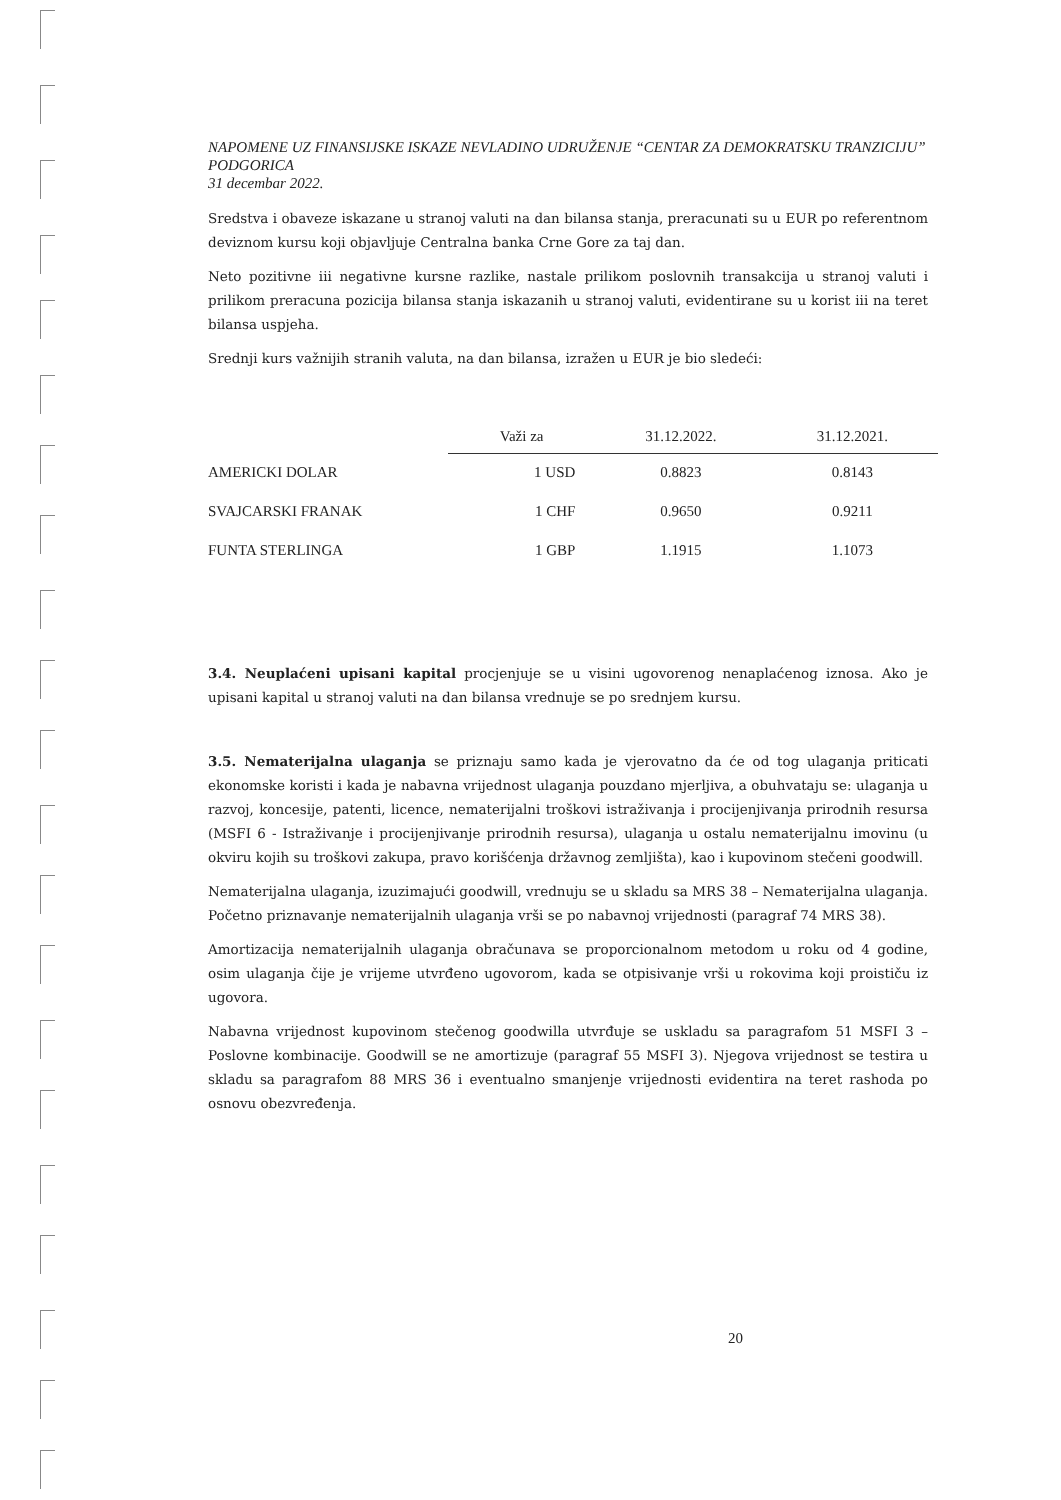NAPOMENE UZ FINANSIJSKE ISKAZE NEVLADINO UDRUŽENJE “CENTAR ZA DEMOKRATSKU TRANZICIJU” PODGORICA
31 decembar 2022.
Sredstva i obaveze iskazane u stranoj valuti na dan bilansa stanja, preracunati su u EUR po referentnom deviznom kursu koji objavljuje Centralna banka Crne Gore za taj dan.
Neto pozitivne iii negativne kursne razlike, nastale prilikom poslovnih transakcija u stranoj valuti i prilikom preracuna pozicija bilansa stanja iskazanih u stranoj valuti, evidentirane su u korist iii na teret bilansa uspjeha.
Srednji kurs važnijih stranih valuta, na dan bilansa, izražen u EUR je bio sledeći:
| | Važi za | 31.12.2022. | 31.12.2021. |
| --- | --- | --- | --- |
| AMERICKI DOLAR | 1 USD | 0.8823 | 0.8143 |
| SVAJCARSKI FRANAK | 1 CHF | 0.9650 | 0.9211 |
| FUNTA STERLINGA | 1 GBP | 1.1915 | 1.1073 |
3.4. Neuplaćeni upisani kapital procjenjuje se u visini ugovorenog nenaplaćenog iznosa. Ako je upisani kapital u stranoj valuti na dan bilansa vrednuje se po srednjem kursu.
3.5. Nematerijalna ulaganja se priznaju samo kada je vjerovatno da će od tog ulaganja priticati ekonomske koristi i kada je nabavna vrijednost ulaganja pouzdano mjerljiva, a obuhvataju se: ulaganja u razvoj, koncesije, patenti, licence, nematerijalni troškovi istraživanja i procijenjivanja prirodnih resursa (MSFI 6 - Istraživanje i procijenjivanje prirodnih resursa), ulaganja u ostalu nematerijalnu imovinu (u okviru kojih su troškovi zakupa, pravo korišćenja državnog zemljišta), kao i kupovinom stečeni goodwill.
Nematerijalna ulaganja, izuzimajući goodwill, vrednuju se u skladu sa MRS 38 – Nematerijalna ulaganja. Početno priznavanje nematerijalnih ulaganja vrši se po nabavnoj vrijednosti (paragraf 74 MRS 38).
Amortizacija nematerijalnih ulaganja obračunava se proporcionalnom metodom u roku od 4 godine, osim ulaganja čije je vrijeme utvrđeno ugovorom, kada se otpisivanje vrši u rokovima koji proističu iz ugovora.
Nabavna vrijednost kupovinom stečenog goodwilla utvrđuje se uskladu sa paragrafom 51 MSFI 3 – Poslovne kombinacije. Goodwill se ne amortizuje (paragraf 55 MSFI 3). Njegova vrijednost se testira u skladu sa paragrafom 88 MRS 36 i eventualno smanjenje vrijednosti evidentira na teret rashoda po osnovu obezvređenja.
20